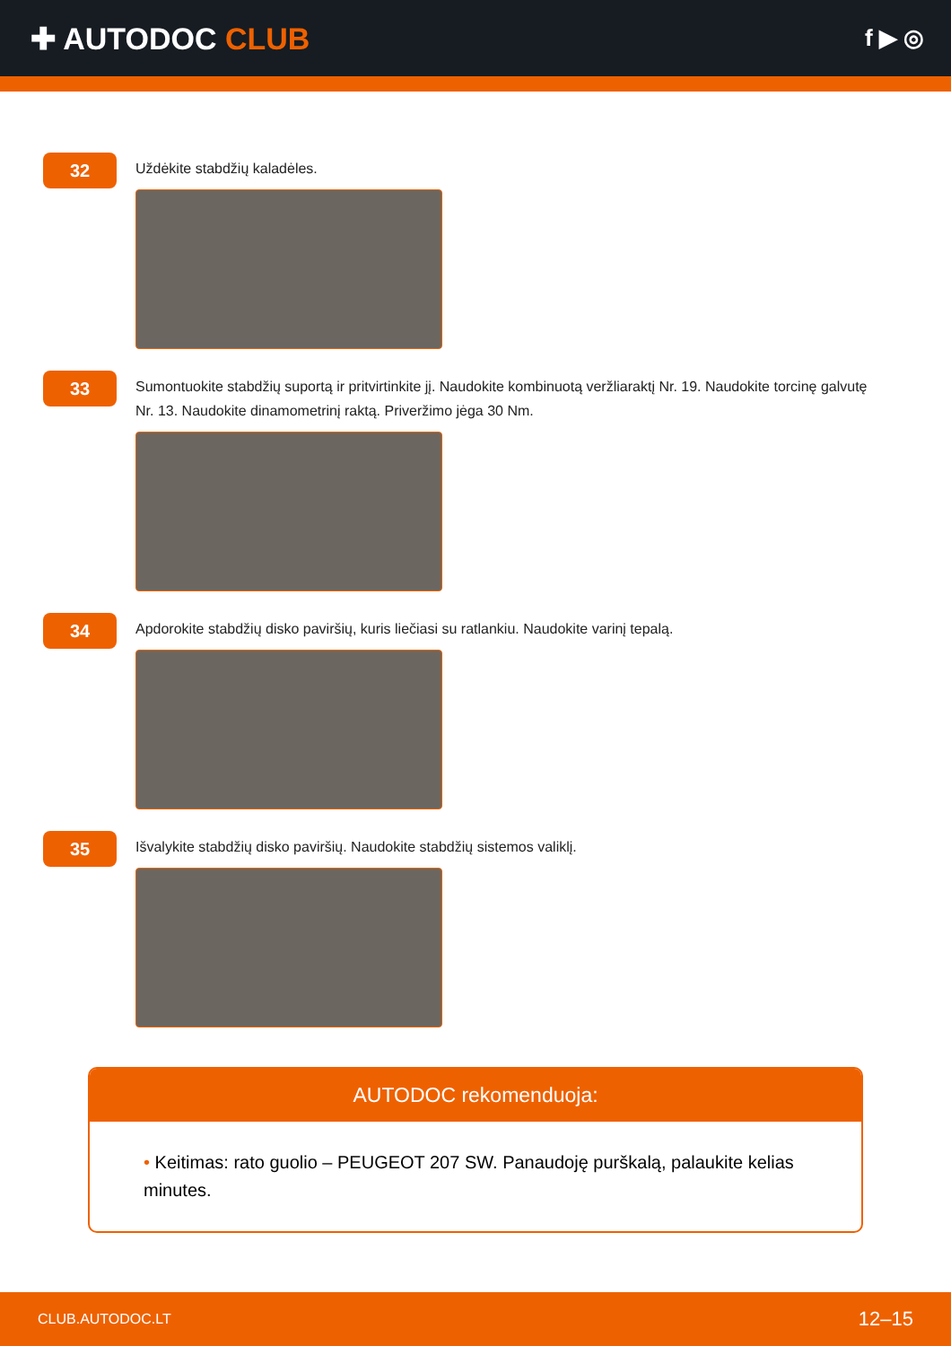✚ AUTODOC CLUB
f ▶ ◎
32
Uždėkite stabdžių kaladėles.
33
Sumontuokite stabdžių suportą ir pritvirtinkite jį. Naudokite kombinuotą veržliaraktį Nr. 19. Naudokite torcinę galvutę Nr. 13. Naudokite dinamometrinį raktą. Priveržimo jėga 30 Nm.
34
Apdorokite stabdžių disko paviršių, kuris liečiasi su ratlankiu. Naudokite varinį tepalą.
35
Išvalykite stabdžių disko paviršių. Naudokite stabdžių sistemos valiklį.
AUTODOC rekomenduoja:
• Keitimas: rato guolio – PEUGEOT 207 SW. Panaudoję purškalą, palaukite kelias minutes.
CLUB.AUTODOC.LT 12–15